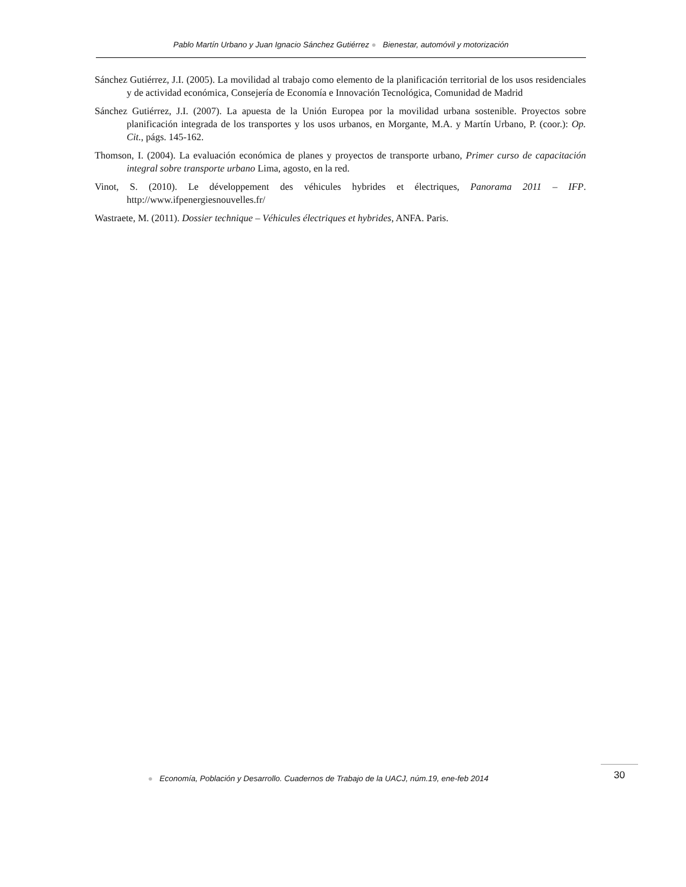Pablo Martín Urbano y Juan Ignacio Sánchez Gutiérrez ● Bienestar, automóvil y motorización
Sánchez Gutiérrez, J.I. (2005). La movilidad al trabajo como elemento de la planificación territorial de los usos residenciales y de actividad económica, Consejería de Economía e Innovación Tecnológica, Comunidad de Madrid
Sánchez Gutiérrez, J.I. (2007). La apuesta de la Unión Europea por la movilidad urbana sostenible. Proyectos sobre planificación integrada de los transportes y los usos urbanos, en Morgante, M.A. y Martín Urbano, P. (coor.): Op. Cit., págs. 145-162.
Thomson, I. (2004). La evaluación económica de planes y proyectos de transporte urbano, Primer curso de capacitación integral sobre transporte urbano Lima, agosto, en la red.
Vinot, S. (2010). Le développement des véhicules hybrides et électriques, Panorama 2011 – IFP. http://www.ifpenergiesnouvelles.fr/
Wastraete, M. (2011). Dossier technique – Véhicules électriques et hybrides, ANFA. Paris.
● Economía, Población y Desarrollo. Cuadernos de Trabajo de la UACJ, núm.19, ene-feb 2014
30